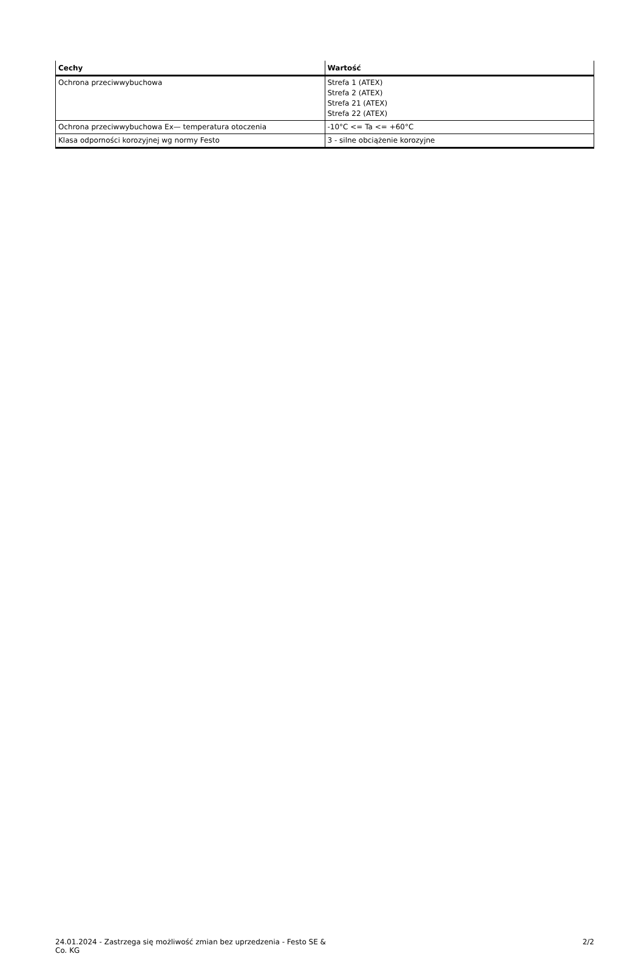| Cechy | Wartość |
| --- | --- |
| Ochrona przeciwwybuchowa | Strefa 1 (ATEX) Strefa 2 (ATEX) Strefa 21 (ATEX) Strefa 22 (ATEX) |
| Ochrona przeciwwybuchowa Ex— temperatura otoczenia | -10°C <= Ta <= +60°C |
| Klasa odporności korozyjnej wg normy Festo | 3 - silne obciążenie korozyjne |
24.01.2024 - Zastrzega się możliwość zmian bez uprzedzenia - Festo SE & Co. KG
2/2